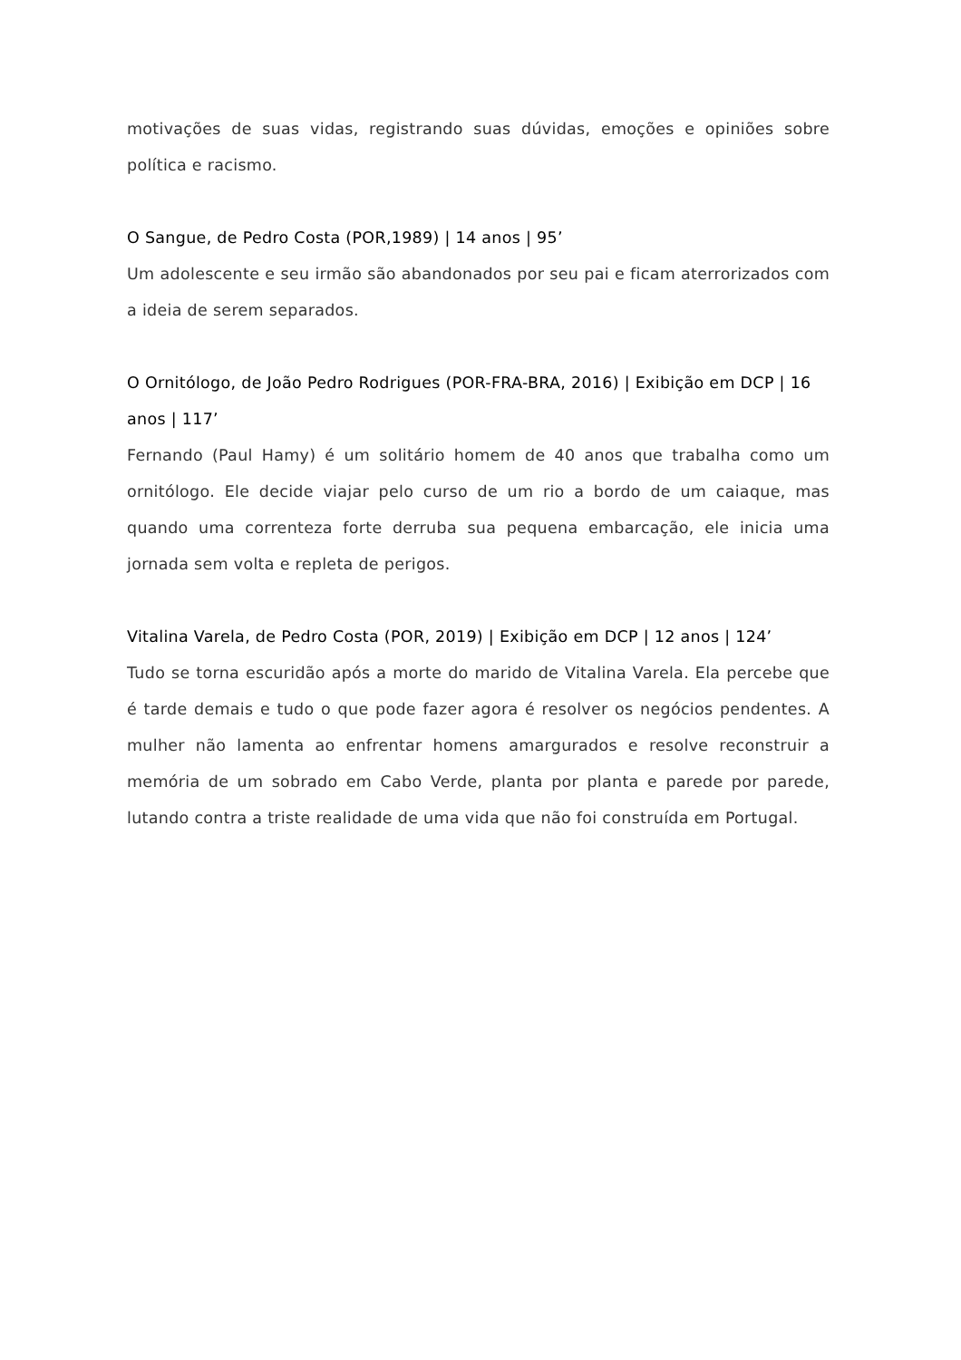motivações de suas vidas, registrando suas dúvidas, emoções e opiniões sobre política e racismo.
O Sangue, de Pedro Costa (POR,1989) | 14 anos | 95’
Um adolescente e seu irmão são abandonados por seu pai e ficam aterrorizados com a ideia de serem separados.
O Ornitólogo, de João Pedro Rodrigues (POR-FRA-BRA, 2016) | Exibição em DCP | 16 anos | 117’
Fernando (Paul Hamy) é um solitário homem de 40 anos que trabalha como um ornitólogo. Ele decide viajar pelo curso de um rio a bordo de um caiaque, mas quando uma correnteza forte derruba sua pequena embarcação, ele inicia uma jornada sem volta e repleta de perigos.
Vitalina Varela, de Pedro Costa (POR, 2019) | Exibição em DCP | 12 anos | 124’
Tudo se torna escuridão após a morte do marido de Vitalina Varela. Ela percebe que é tarde demais e tudo o que pode fazer agora é resolver os negócios pendentes. A mulher não lamenta ao enfrentar homens amargurados e resolve reconstruir a memória de um sobrado em Cabo Verde, planta por planta e parede por parede, lutando contra a triste realidade de uma vida que não foi construída em Portugal.